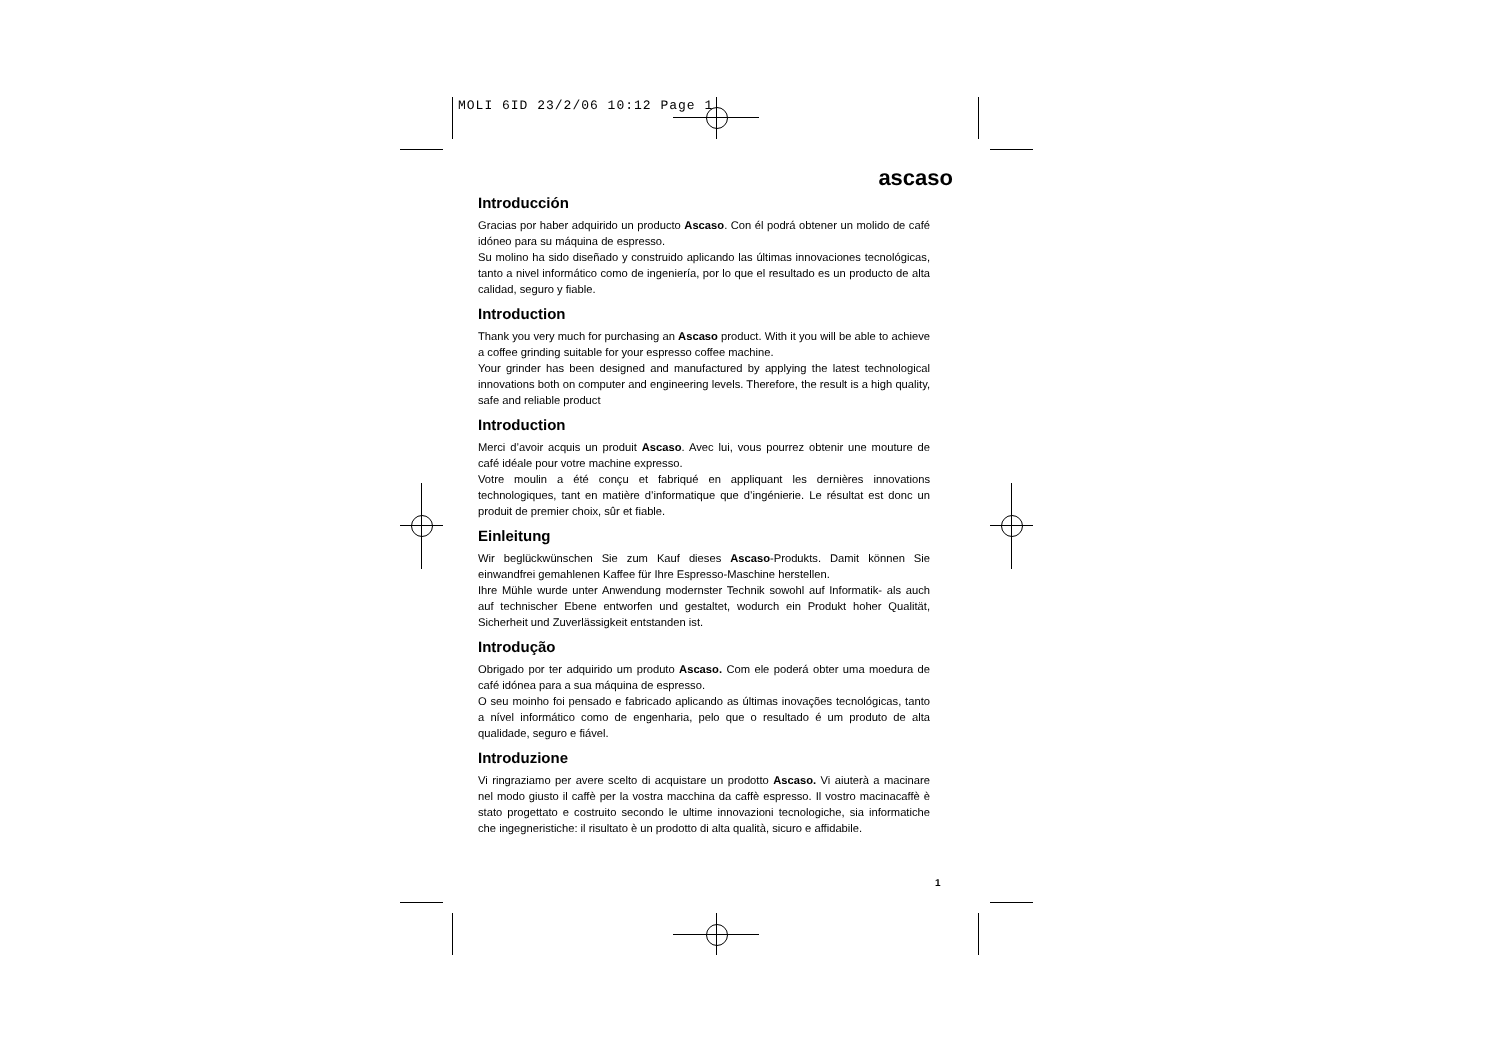MOLI 6ID 23/2/06 10:12 Page 1
ascaso
Introducción
Gracias por haber adquirido un producto Ascaso. Con él podrá obtener un molido de café idóneo para su máquina de espresso.
Su molino ha sido diseñado y construido aplicando las últimas innovaciones tecnológicas, tanto a nivel informático como de ingeniería, por lo que el resultado es un producto de alta calidad, seguro y fiable.
Introduction
Thank you very much for purchasing an Ascaso product. With it you will be able to achieve a coffee grinding suitable for your espresso coffee machine.
Your grinder has been designed and manufactured by applying the latest technological innovations both on computer and engineering levels. Therefore, the result is a high quality, safe and reliable product
Introduction
Merci d’avoir acquis un produit Ascaso. Avec lui, vous pourrez obtenir une mouture de café idéale pour votre machine expresso.
Votre moulin a été conçu et fabriqué en appliquant les dernières innovations technologiques, tant en matière d’informatique que d’ingénierie. Le résultat est donc un produit de premier choix, sûr et fiable.
Einleitung
Wir beglückwünschen Sie zum Kauf dieses Ascaso-Produkts. Damit können Sie einwandfrei gemahlenen Kaffee für Ihre Espresso-Maschine herstellen.
Ihre Mühle wurde unter Anwendung modernster Technik sowohl auf Informatik- als auch auf technischer Ebene entworfen und gestaltet, wodurch ein Produkt hoher Qualität, Sicherheit und Zuverlässigkeit entstanden ist.
Introdução
Obrigado por ter adquirido um produto Ascaso. Com ele poderá obter uma moedura de café idónea para a sua máquina de espresso.
O seu moinho foi pensado e fabricado aplicando as últimas inovações tecnológicas, tanto a nível informático como de engenharia, pelo que o resultado é um produto de alta qualidade, seguro e fiável.
Introduzione
Vi ringraziamo per avere scelto di acquistare un prodotto Ascaso. Vi aiuterà a macinare nel modo giusto il caffè per la vostra macchina da caffè espresso. Il vostro macinacaffè è stato progettato e costruito secondo le ultime innovazioni tecnologiche, sia informatiche che ingegneristiche: il risultato è un prodotto di alta qualità, sicuro e affidabile.
1